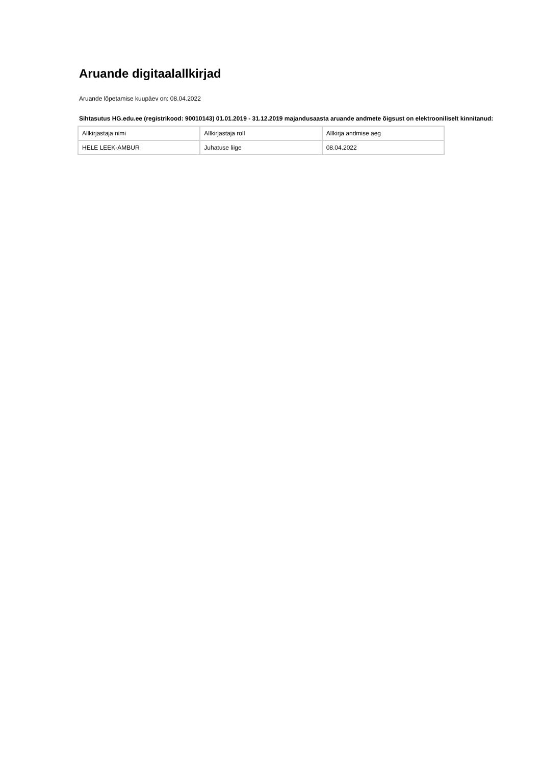Aruande digitaalallkirjad
Aruande lõpetamise kuupäev on: 08.04.2022
Sihtasutus HG.edu.ee (registrikood: 90010143) 01.01.2019 - 31.12.2019 majandusaasta aruande andmete õigsust on elektrooniliselt kinnitanud:
| Allkirjastaja nimi | Allkirjastaja roll | Allkirja andmise aeg |
| HELE LEEK-AMBUR | Juhatuse liige | 08.04.2022 |